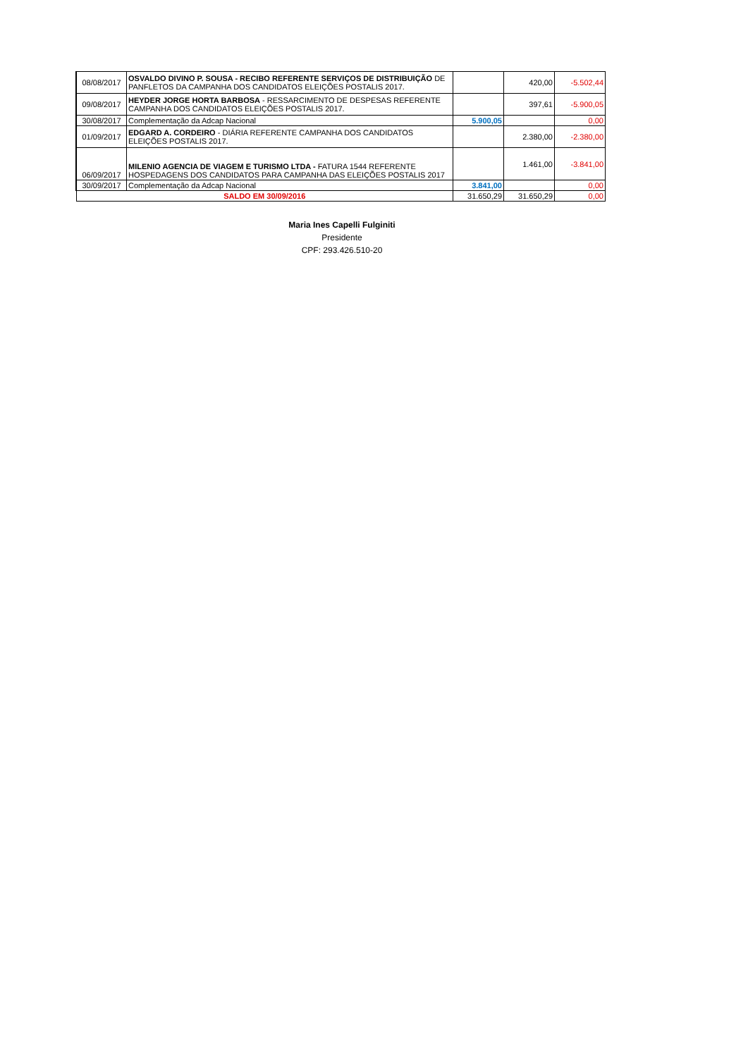| 08/08/2017 | OSVALDO DIVINO P. SOUSA - RECIBO REFERENTE SERVIÇOS DE DISTRIBUIÇÃO DE PANFLETOS DA CAMPANHA DOS CANDIDATOS ELEIÇÕES POSTALIS 2017. | | 420,00 | -5.502,44 |
| 09/08/2017 | HEYDER JORGE HORTA BARBOSA - RESSARCIMENTO DE DESPESAS REFERENTE CAMPANHA DOS CANDIDATOS ELEIÇÕES POSTALIS 2017. | | 397,61 | -5.900,05 |
| 30/08/2017 | Complementação da Adcap Nacional | 5.900,05 | | 0,00 |
| 01/09/2017 | EDGARD A. CORDEIRO - DIÁRIA REFERENTE CAMPANHA DOS CANDIDATOS ELEIÇÕES POSTALIS 2017. | | 2.380,00 | -2.380,00 |
| 06/09/2017 | MILENIO AGENCIA DE VIAGEM E TURISMO LTDA - FATURA 1544 REFERENTE HOSPEDAGENS DOS CANDIDATOS PARA CAMPANHA DAS ELEIÇÕES POSTALIS 2017 | | 1.461,00 | -3.841,00 |
| 30/09/2017 | Complementação da Adcap Nacional | 3.841,00 | | 0,00 |
| SALDO EM 30/09/2016 | | 31.650,29 | 31.650,29 | 0,00 |
Maria Ines Capelli Fulginiti
Presidente
CPF: 293.426.510-20